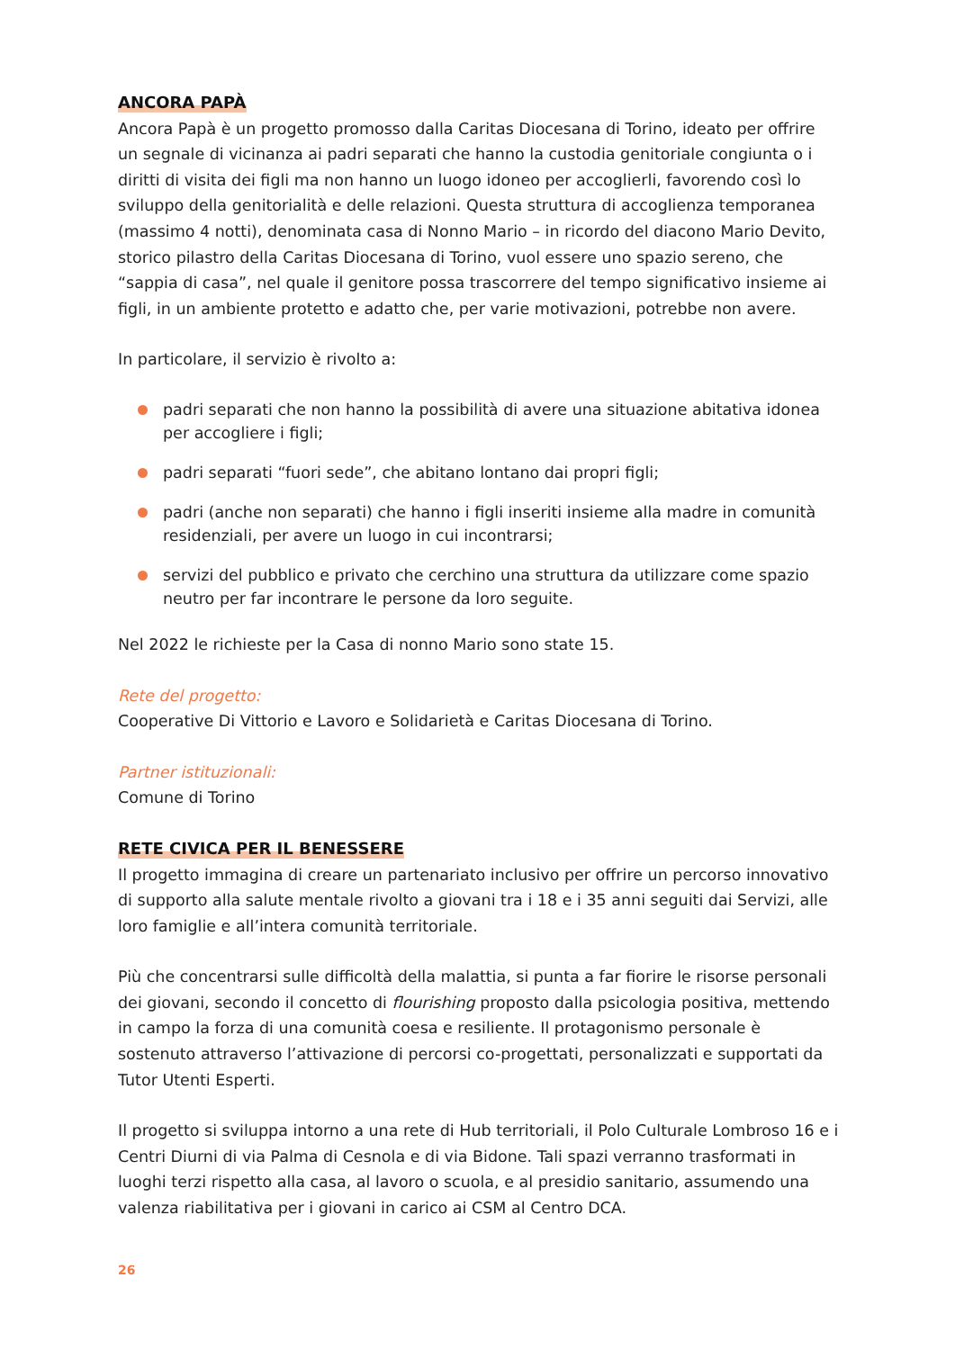ANCORA PAPÀ
Ancora Papà è un progetto promosso dalla Caritas Diocesana di Torino, ideato per offrire un segnale di vicinanza ai padri separati che hanno la custodia genitoriale congiunta o i diritti di visita dei figli ma non hanno un luogo idoneo per accoglierli, favorendo così lo sviluppo della genitorialità e delle relazioni. Questa struttura di accoglienza temporanea (massimo 4 notti), denominata casa di Nonno Mario – in ricordo del diacono Mario Devito, storico pilastro della Caritas Diocesana di Torino, vuol essere uno spazio sereno, che “sappia di casa”, nel quale il genitore possa trascorrere del tempo significativo insieme ai figli, in un ambiente protetto e adatto che, per varie motivazioni, potrebbe non avere.
In particolare, il servizio è rivolto a:
padri separati che non hanno la possibilità di avere una situazione abitativa idonea per accogliere i figli;
padri separati “fuori sede”, che abitano lontano dai propri figli;
padri (anche non separati) che hanno i figli inseriti insieme alla madre in comunità residenziali, per avere un luogo in cui incontrarsi;
servizi del pubblico e privato che cerchino una struttura da utilizzare come spazio neutro per far incontrare le persone da loro seguite.
Nel 2022 le richieste per la Casa di nonno Mario sono state 15.
Rete del progetto:
Cooperative Di Vittorio e Lavoro e Solidarietà e Caritas Diocesana di Torino.
Partner istituzionali:
Comune di Torino
RETE CIVICA PER IL BENESSERE
Il progetto immagina di creare un partenariato inclusivo per offrire un percorso innovativo di supporto alla salute mentale rivolto a giovani tra i 18 e i 35 anni seguiti dai Servizi, alle loro famiglie e all’intera comunità territoriale.
Più che concentrarsi sulle difficoltà della malattia, si punta a far fiorire le risorse personali dei giovani, secondo il concetto di flourishing proposto dalla psicologia positiva, mettendo in campo la forza di una comunità coesa e resiliente. Il protagonismo personale è sostenuto attraverso l’attivazione di percorsi co-progettati, personalizzati e supportati da Tutor Utenti Esperti.
Il progetto si sviluppa intorno a una rete di Hub territoriali, il Polo Culturale Lombroso 16 e i Centri Diurni di via Palma di Cesnola e di via Bidone. Tali spazi verranno trasformati in luoghi terzi rispetto alla casa, al lavoro o scuola, e al presidio sanitario, assumendo una valenza riabilitativa per i giovani in carico ai CSM al Centro DCA.
26